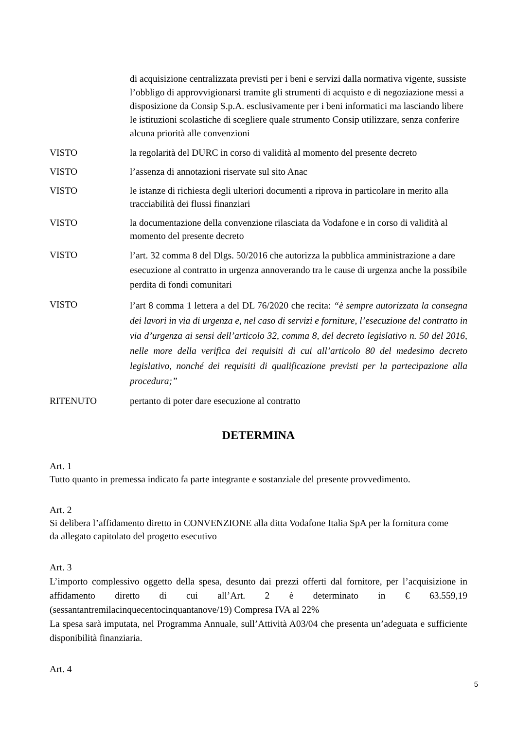di acquisizione centralizzata previsti per i beni e servizi dalla normativa vigente, sussiste l’obbligo di approvvigionarsi tramite gli strumenti di acquisto e di negoziazione messi a disposizione da Consip S.p.A. esclusivamente per i beni informatici ma lasciando libere le istituzioni scolastiche di scegliere quale strumento Consip utilizzare, senza conferire alcuna priorità alle convenzioni
VISTO la regolarità del DURC in corso di validità al momento del presente decreto
VISTO l’assenza di annotazioni riservate sul sito Anac
VISTO le istanze di richiesta degli ulteriori documenti a riprova in particolare in merito alla tracciabilità dei flussi finanziari
VISTO la documentazione della convenzione rilasciata da Vodafone e in corso di validità al momento del presente decreto
VISTO
l’art. 32 comma 8 del Dlgs. 50/2016 che autorizza la pubblica amministrazione a dare esecuzione al contratto in urgenza annoverando tra le cause di urgenza anche la possibile perdita di fondi comunitari
VISTO
l’art 8 comma 1 lettera a del DL 76/2020 che recita: “è sempre autorizzata la consegna dei lavori in via di urgenza e, nel caso di servizi e forniture, l’esecuzione del contratto in via d’urgenza ai sensi dell’articolo 32, comma 8, del decreto legislativo n. 50 del 2016, nelle more della verifica dei requisiti di cui all’articolo 80 del medesimo decreto legislativo, nonché dei requisiti di qualificazione previsti per la partecipazione alla procedura;”
RITENUTO pertanto di poter dare esecuzione al contratto
DETERMINA
Art. 1
Tutto quanto in premessa indicato fa parte integrante e sostanziale del presente provvedimento.
Art. 2
Si delibera l’affidamento diretto in CONVENZIONE alla ditta Vodafone Italia SpA per la fornitura come da allegato capitolato del progetto esecutivo
Art. 3
L’importo complessivo oggetto della spesa, desunto dai prezzi offerti dal fornitore, per l’acquisizione in affidamento diretto di cui all’Art. 2 è determinato in € 63.559,19 (sessantantremilacinquecentocinquantanove/19) Compresa IVA al 22%
La spesa sarà imputata, nel Programma Annuale, sull’Attività A03/04 che presenta un’adeguata e sufficiente disponibilità finanziaria.
Art. 4
5